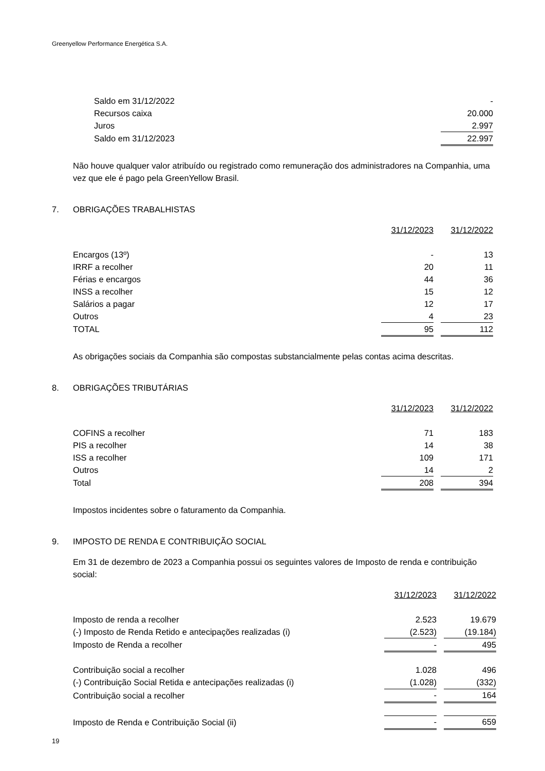Greenyellow Performance Energética S.A.
| Saldo em 31/12/2022 | - |
| Recursos caixa | 20.000 |
| Juros | 2.997 |
| Saldo em 31/12/2023 | 22.997 |
Não houve qualquer valor atribuído ou registrado como remuneração dos administradores na Companhia, uma vez que ele é pago pela GreenYellow Brasil.
7. OBRIGAÇÕES TRABALHISTAS
| | 31/12/2023 | | 31/12/2022 |
| Encargos (13º) | - | | 13 |
| IRRF a recolher | 20 | | 11 |
| Férias e encargos | 44 | | 36 |
| INSS a recolher | 15 | | 12 |
| Salários a pagar | 12 | | 17 |
| Outros | 4 | | 23 |
| TOTAL | 95 | | 112 |
As obrigações sociais da Companhia são compostas substancialmente pelas contas acima descritas.
8. OBRIGAÇÕES TRIBUTÁRIAS
| | 31/12/2023 | | 31/12/2022 |
| COFINS a recolher | 71 | | 183 |
| PIS a recolher | 14 | | 38 |
| ISS a recolher | 109 | | 171 |
| Outros | 14 | | 2 |
| Total | 208 | | 394 |
Impostos incidentes sobre o faturamento da Companhia.
9. IMPOSTO DE RENDA E CONTRIBUIÇÃO SOCIAL
Em 31 de dezembro de 2023 a Companhia possui os seguintes valores de Imposto de renda e contribuição social:
| | 31/12/2023 | | 31/12/2022 |
| Imposto de renda a recolher | 2.523 | | 19.679 |
| (-) Imposto de Renda Retido e antecipações realizadas (i) | (2.523) | | (19.184) |
| Imposto de Renda a recolher | - | | 495 |
| Contribuição social a recolher | 1.028 | | 496 |
| (-) Contribuição Social Retida e antecipações realizadas (i) | (1.028) | | (332) |
| Contribuição social a recolher | - | | 164 |
| Imposto de Renda e Contribuição Social (ii) | - | | 659 |
19